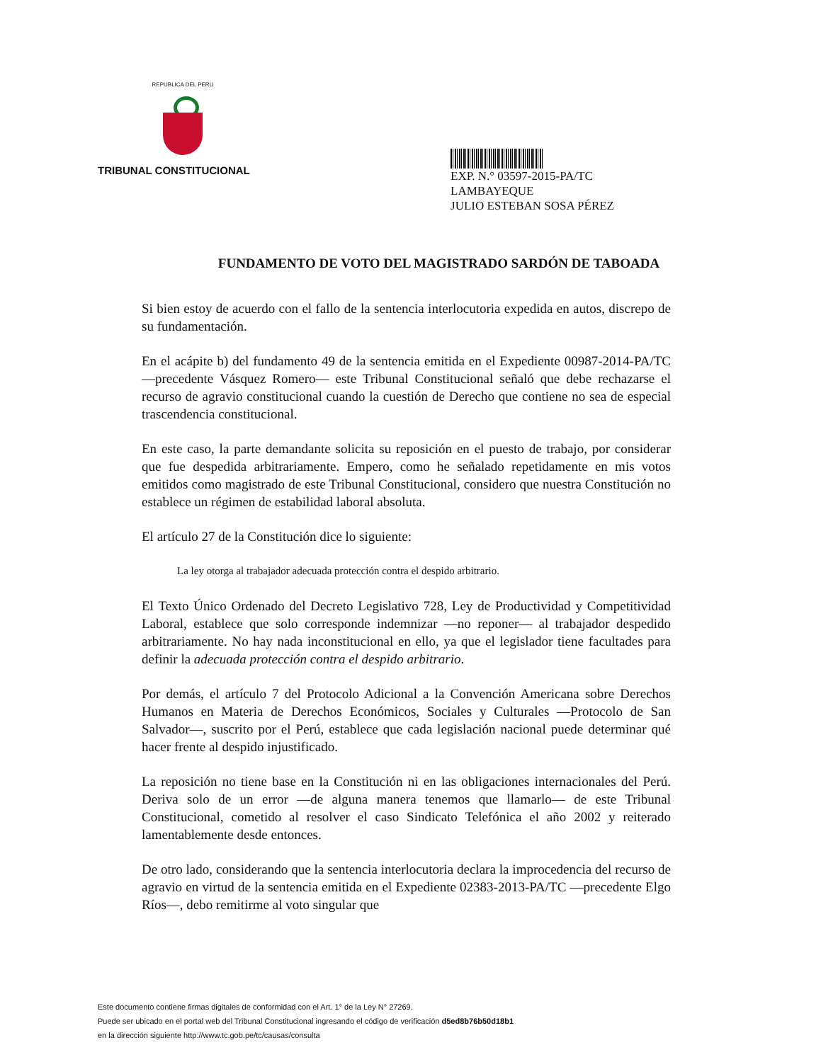REPUBLICA DEL PERU
TRIBUNAL CONSTITUCIONAL
EXP. N.° 03597-2015-PA/TC
LAMBAYEQUE
JULIO ESTEBAN SOSA PÉREZ
FUNDAMENTO DE VOTO DEL MAGISTRADO SARDÓN DE TABOADA
Si bien estoy de acuerdo con el fallo de la sentencia interlocutoria expedida en autos, discrepo de su fundamentación.
En el acápite b) del fundamento 49 de la sentencia emitida en el Expediente 00987-2014-PA/TC —precedente Vásquez Romero— este Tribunal Constitucional señaló que debe rechazarse el recurso de agravio constitucional cuando la cuestión de Derecho que contiene no sea de especial trascendencia constitucional.
En este caso, la parte demandante solicita su reposición en el puesto de trabajo, por considerar que fue despedida arbitrariamente. Empero, como he señalado repetidamente en mis votos emitidos como magistrado de este Tribunal Constitucional, considero que nuestra Constitución no establece un régimen de estabilidad laboral absoluta.
El artículo 27 de la Constitución dice lo siguiente:
La ley otorga al trabajador adecuada protección contra el despido arbitrario.
El Texto Único Ordenado del Decreto Legislativo 728, Ley de Productividad y Competitividad Laboral, establece que solo corresponde indemnizar —no reponer— al trabajador despedido arbitrariamente. No hay nada inconstitucional en ello, ya que el legislador tiene facultades para definir la adecuada protección contra el despido arbitrario.
Por demás, el artículo 7 del Protocolo Adicional a la Convención Americana sobre Derechos Humanos en Materia de Derechos Económicos, Sociales y Culturales —Protocolo de San Salvador—, suscrito por el Perú, establece que cada legislación nacional puede determinar qué hacer frente al despido injustificado.
La reposición no tiene base en la Constitución ni en las obligaciones internacionales del Perú. Deriva solo de un error —de alguna manera tenemos que llamarlo— de este Tribunal Constitucional, cometido al resolver el caso Sindicato Telefónica el año 2002 y reiterado lamentablemente desde entonces.
De otro lado, considerando que la sentencia interlocutoria declara la improcedencia del recurso de agravio en virtud de la sentencia emitida en el Expediente 02383-2013-PA/TC —precedente Elgo Ríos—, debo remitirme al voto singular que
Este documento contiene firmas digitales de conformidad con el Art. 1° de la Ley N° 27269.
Puede ser ubicado en el portal web del Tribunal Constitucional ingresando el código de verificación d5ed8b76b50d18b1
en la dirección siguiente http://www.tc.gob.pe/tc/causas/consulta